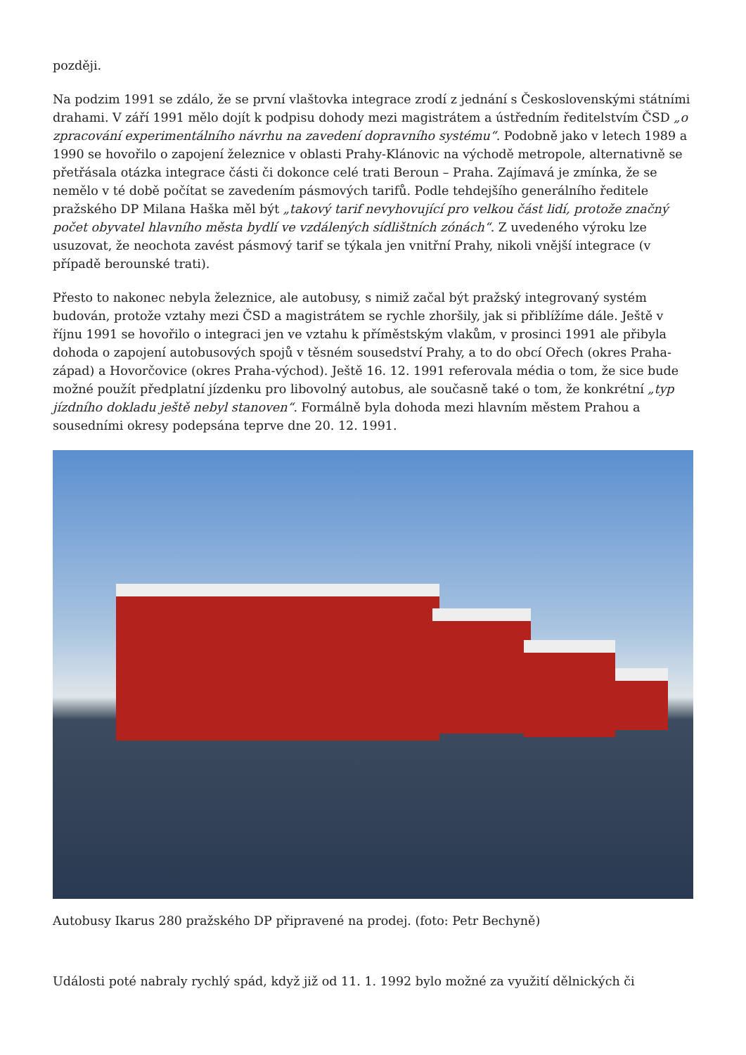později.
Na podzim 1991 se zdálo, že se první vlaštovka integrace zrodí z jednání s Československými státními drahami. V září 1991 mělo dojít k podpisu dohody mezi magistrátem a ústředním ředitelstvím ČSD „o zpracování experimentálního návrhu na zavedení dopravního systému“. Podobně jako v letech 1989 a 1990 se hovořilo o zapojení železnice v oblasti Prahy-Klánovic na východě metropole, alternativně se přetřásala otázka integrace části či dokonce celé trati Beroun – Praha. Zajímavá je zmínka, že se nemělo v té době počítat se zavedením pásmových tarifů. Podle tehdejšího generálního ředitele pražského DP Milana Haška měl být „takový tarif nevyhovující pro velkou část lidí, protože značný počet obyvatel hlavního města bydlí ve vzdálených sídlištních zónách“. Z uvedeného výroku lze usuzovat, že neochota zavést pásmový tarif se týkala jen vnitřní Prahy, nikoli vnější integrace (v případě berounské trati).
Přesto to nakonec nebyla železnice, ale autobusy, s nimiž začal být pražský integrovaný systém budován, protože vztahy mezi ČSD a magistrátem se rychle zhoršily, jak si přiblížíme dále. Ještě v říjnu 1991 se hovořilo o integraci jen ve vztahu k příměstským vlakům, v prosinci 1991 ale přibyla dohoda o zapojení autobusových spojů v těsném sousedství Prahy, a to do obcí Ořech (okres Praha-západ) a Hovorčovice (okres Praha-východ). Ještě 16. 12. 1991 referovala média o tom, že sice bude možné použít předplatní jízdenku pro libovolný autobus, ale současně také o tom, že konkrétní „typ jízdního dokladu ještě nebyl stanoven“. Formálně byla dohoda mezi hlavním městem Prahou a sousedními okresy podepsána teprve dne 20. 12. 1991.
Autobusy Ikarus 280 pražského DP připravené na prodej. (foto: Petr Bechyně)
Události poté nabraly rychlý spád, když již od 11. 1. 1992 bylo možné za využití dělnických či